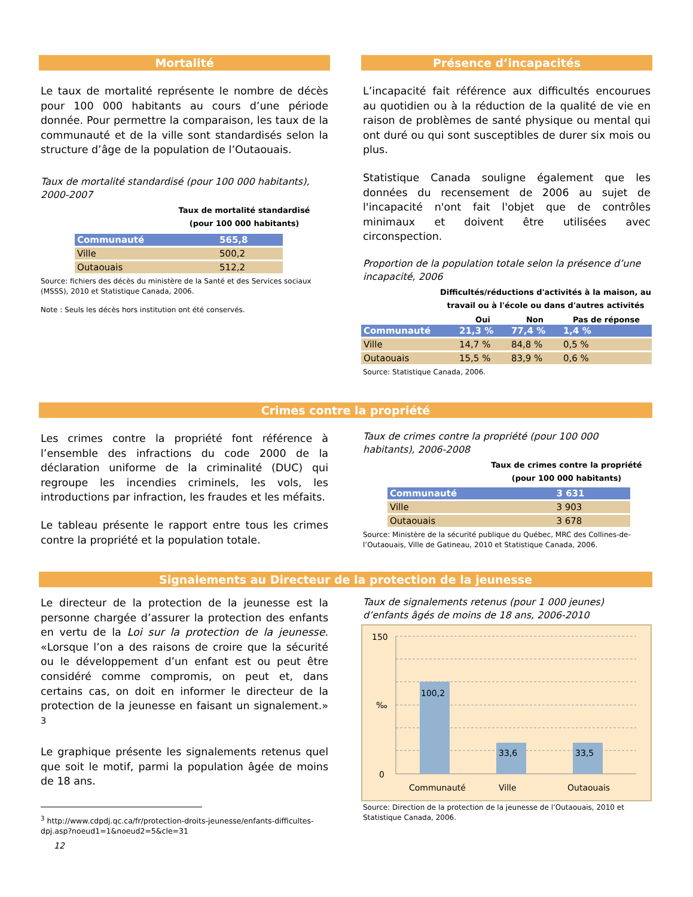Mortalité
Le taux de mortalité représente le nombre de décès pour 100 000 habitants au cours d’une période donnée. Pour permettre la comparaison, les taux de la communauté et de la ville sont standardisés selon la structure d’âge de la population de l’Outaouais.
Taux de mortalité standardisé (pour 100 000 habitants), 2000-2007
Taux de mortalité standardisé
(pour 100 000 habitants)
| Communauté | 565,8 |
| Ville | 500,2 |
| Outaouais | 512,2 |
Source: fichiers des décès du ministère de la Santé et des Services sociaux (MSSS), 2010 et Statistique Canada, 2006.
Note : Seuls les décès hors institution ont été conservés.
Présence d’incapacités
L’incapacité fait référence aux difficultés encourues au quotidien ou à la réduction de la qualité de vie en raison de problèmes de santé physique ou mental qui ont duré ou qui sont susceptibles de durer six mois ou plus.
Statistique Canada souligne également que les données du recensement de 2006 au sujet de l'incapacité n'ont fait l'objet que de contrôles minimaux et doivent être utilisées avec circonspection.
Proportion de la population totale selon la présence d’une incapacité, 2006
Difficultés/réductions d'activités à la maison, au
travail ou à l'école ou dans d'autres activités
| | Oui | Non | Pas de réponse |
| --- | --- | --- | --- |
| Communauté | 21,3 % | 77,4 % | 1,4 % |
| Ville | 14,7 % | 84,8 % | 0,5 % |
| Outaouais | 15,5 % | 83,9 % | 0,6 % |
Source: Statistique Canada, 2006.
Crimes contre la propriété
Les crimes contre la propriété font référence à l’ensemble des infractions du code 2000 de la déclaration uniforme de la criminalité (DUC) qui regroupe les incendies criminels, les vols, les introductions par infraction, les fraudes et les méfaits.
Le tableau présente le rapport entre tous les crimes contre la propriété et la population totale.
Taux de crimes contre la propriété (pour 100 000 habitants), 2006-2008
Taux de crimes contre la propriété
(pour 100 000 habitants)
| Communauté | 3 631 |
| Ville | 3 903 |
| Outaouais | 3 678 |
Source: Ministère de la sécurité publique du Québec, MRC des Collines-de-l’Outaouais, Ville de Gatineau, 2010 et Statistique Canada, 2006.
Signalements au Directeur de la protection de la jeunesse
Le directeur de la protection de la jeunesse est la personne chargée d’assurer la protection des enfants en vertu de la Loi sur la protection de la jeunesse. «Lorsque l’on a des raisons de croire que la sécurité ou le développement d’un enfant est ou peut être considéré comme compromis, on peut et, dans certains cas, on doit en informer le directeur de la protection de la jeunesse en faisant un signalement.» <sup>3</sup>
Le graphique présente les signalements retenus quel que soit le motif, parmi la population âgée de moins de 18 ans.
<sup>3</sup> http://www.cdpdj.qc.ca/fr/protection-droits-jeunesse/enfants-difficultes-dpj.asp?noeud1=1&noeud2=5&cle=31
12
Taux de signalements retenus (pour 1 000 jeunes) d’enfants âgés de moins de 18 ans, 2006-2010
150
0
‰
100,2
33,6
33,5
Communauté
Ville
Outaouais
Source: Direction de la protection de la jeunesse de l’Outaouais, 2010 et Statistique Canada, 2006.